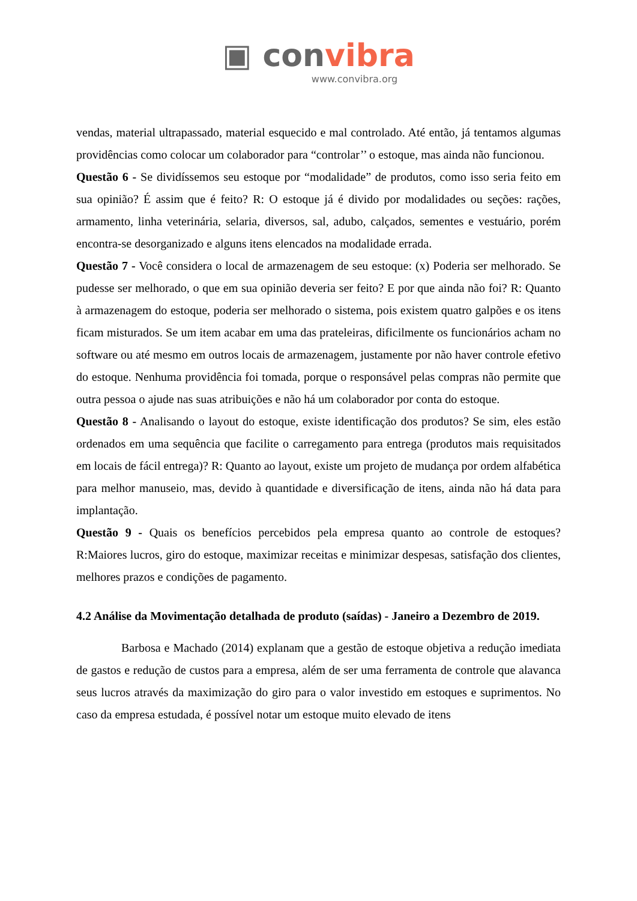▣ convibra
www.convibra.org
vendas, material ultrapassado, material esquecido e mal controlado. Até então, já tentamos algumas providências como colocar um colaborador para “controlar’’ o estoque, mas ainda não funcionou.
Questão 6 - Se dividíssemos seu estoque por “modalidade” de produtos, como isso seria feito em sua opinião? É assim que é feito? R: O estoque já é divido por modalidades ou seções: rações, armamento, linha veterinária, selaria, diversos, sal, adubo, calçados, sementes e vestuário, porém encontra-se desorganizado e alguns itens elencados na modalidade errada.
Questão 7 - Você considera o local de armazenagem de seu estoque: (x) Poderia ser melhorado. Se pudesse ser melhorado, o que em sua opinião deveria ser feito? E por que ainda não foi? R: Quanto à armazenagem do estoque, poderia ser melhorado o sistema, pois existem quatro galpões e os itens ficam misturados. Se um item acabar em uma das prateleiras, dificilmente os funcionários acham no software ou até mesmo em outros locais de armazenagem, justamente por não haver controle efetivo do estoque. Nenhuma providência foi tomada, porque o responsável pelas compras não permite que outra pessoa o ajude nas suas atribuições e não há um colaborador por conta do estoque.
Questão 8 - Analisando o layout do estoque, existe identificação dos produtos? Se sim, eles estão ordenados em uma sequência que facilite o carregamento para entrega (produtos mais requisitados em locais de fácil entrega)? R: Quanto ao layout, existe um projeto de mudança por ordem alfabética para melhor manuseio, mas, devido à quantidade e diversificação de itens, ainda não há data para implantação.
Questão 9 - Quais os benefícios percebidos pela empresa quanto ao controle de estoques? R:Maiores lucros, giro do estoque, maximizar receitas e minimizar despesas, satisfação dos clientes, melhores prazos e condições de pagamento.
4.2 Análise da Movimentação detalhada de produto (saídas) - Janeiro a Dezembro de 2019.
Barbosa e Machado (2014) explanam que a gestão de estoque objetiva a redução imediata de gastos e redução de custos para a empresa, além de ser uma ferramenta de controle que alavanca seus lucros através da maximização do giro para o valor investido em estoques e suprimentos. No caso da empresa estudada, é possível notar um estoque muito elevado de itens